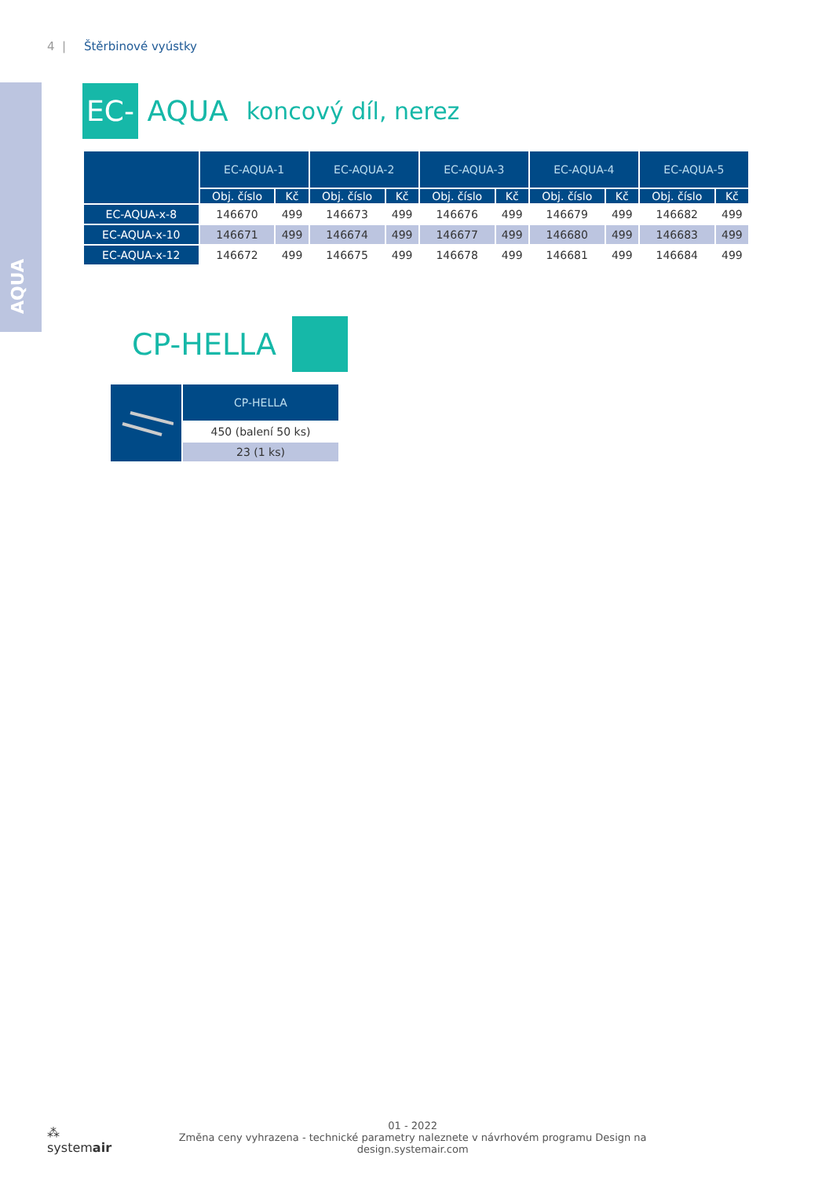4 | Štěrbinové vyústky
AQUA
EC-
AQUA koncový díl, nerez
| | EC-AQUA-1 | | EC-AQUA-2 | | EC-AQUA-3 | | EC-AQUA-4 | | EC-AQUA-5 | |
| --- | --- | --- | --- | --- | --- | --- | --- | --- | --- | --- |
| | Obj. číslo | Kč | Obj. číslo | Kč | Obj. číslo | Kč | Obj. číslo | Kč | Obj. číslo | Kč |
| EC-AQUA-x-8 | 146670 | 499 | 146673 | 499 | 146676 | 499 | 146679 | 499 | 146682 | 499 |
| EC-AQUA-x-10 | 146671 | 499 | 146674 | 499 | 146677 | 499 | 146680 | 499 | 146683 | 499 |
| EC-AQUA-x-12 | 146672 | 499 | 146675 | 499 | 146678 | 499 | 146681 | 499 | 146684 | 499 |
CP-HELLA
| | CP-HELLA |
| --- | --- |
| | 450 (balení 50 ks) |
| | 23 (1 ks) |
⁂ systemair
01 - 2022
Změna ceny vyhrazena - technické parametry naleznete v návrhovém programu Design na design.systemair.com